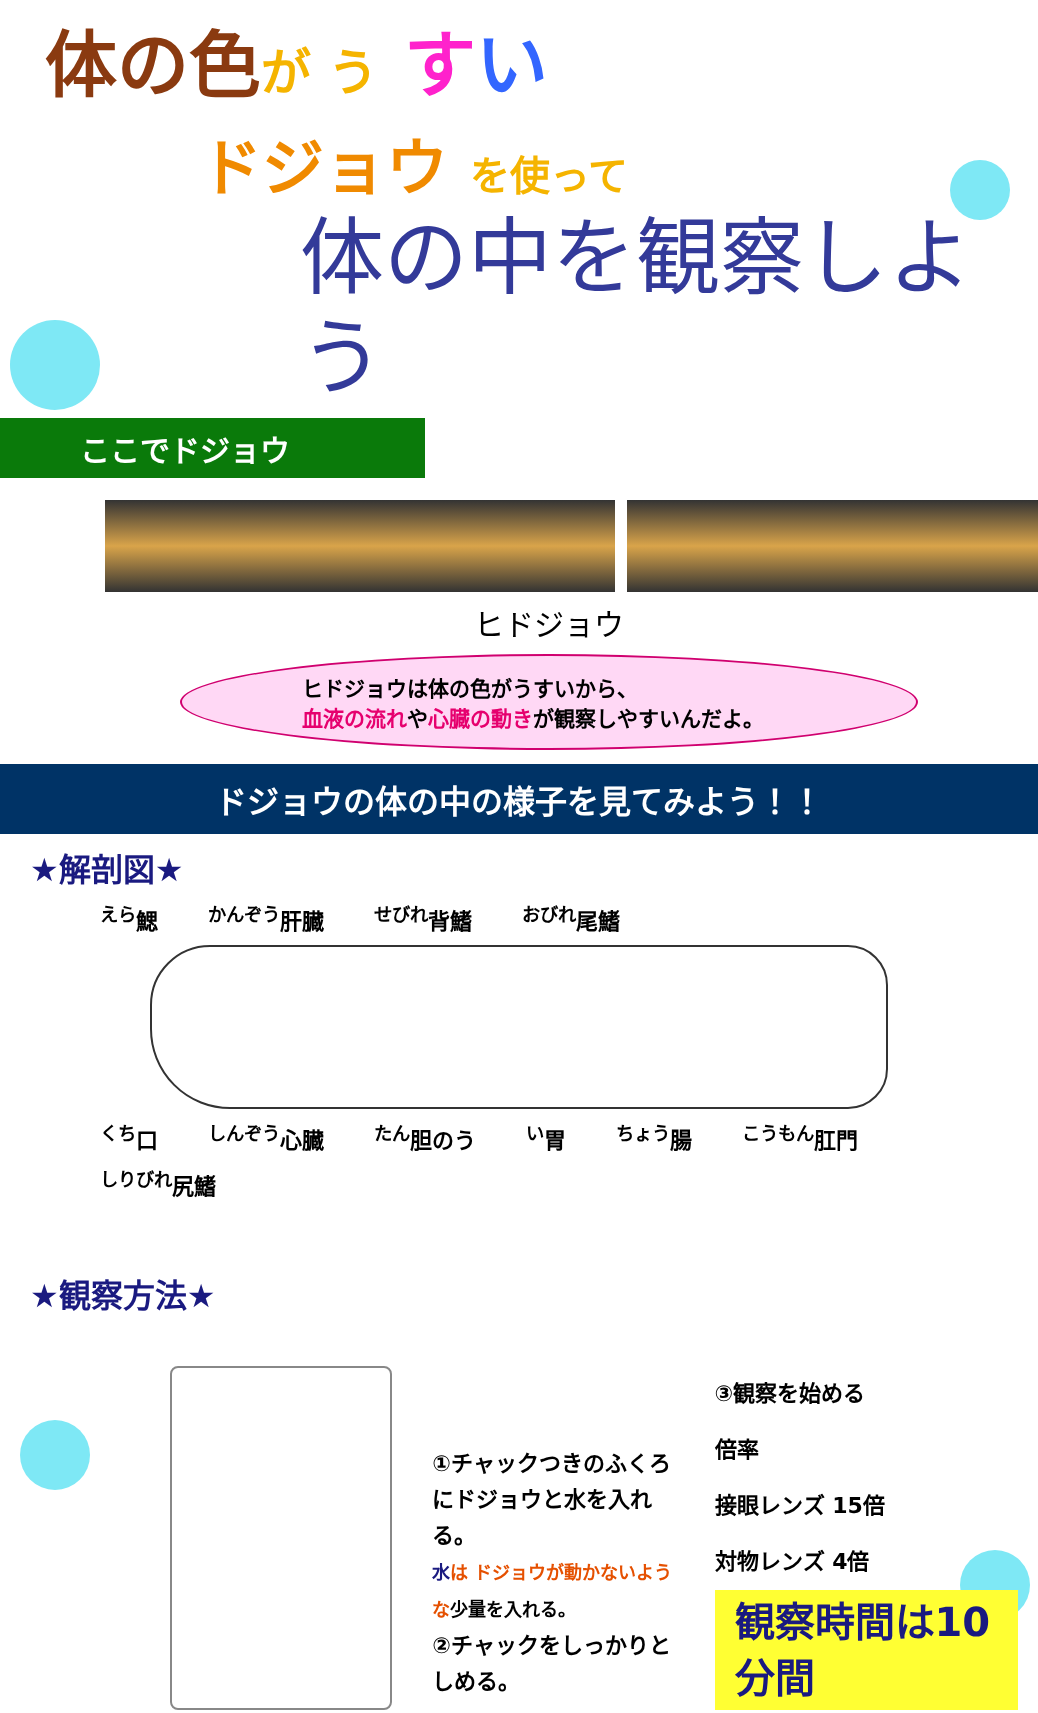体の色 が う すい
ドジョウ を使って
体の中を観察しよう
ここでドジョウ
ヒドジョウ
ヒドジョウは体の色がうすいから、
血液の流れや心臓の動きが観察しやすいんだよ。
ドジョウの体の中の様子を見てみよう！！
★解剖図★
<sup>えら</sup>鰓 <sup>かんぞう</sup>肝臓 <sup>せびれ</sup>背鰭 <sup>おびれ</sup>尾鰭
<sup>くち</sup>口 <sup>しんぞう</sup>心臓 <sup>たん</sup>胆のう <sup>い</sup>胃 <sup>ちょう</sup>腸 <sup>こうもん</sup>肛門 <sup>しりびれ</sup>尻鰭
★観察方法★
①チャックつきのふくろにドジョウと水を入れる。
水は ドジョウが動かないような少量を入れる。
②チャックをしっかりとしめる。
③観察を始める
倍率
接眼レンズ 15倍
対物レンズ 4倍
観察時間は10分間